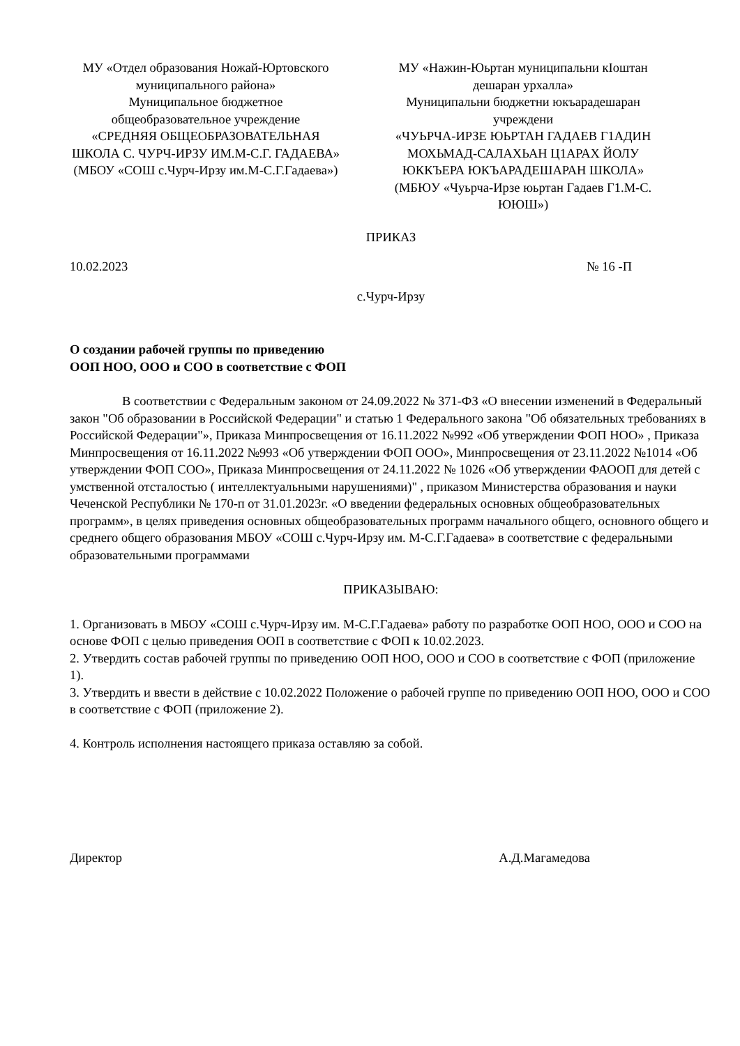МУ «Отдел образования Ножай-Юртовского муниципального района»
Муниципальное бюджетное общеобразовательное учреждение
«СРЕДНЯЯ ОБЩЕОБРАЗОВАТЕЛЬНАЯ ШКОЛА С. ЧУРЧ-ИРЗУ ИМ.М-С.Г. ГАДАЕВА»
(МБОУ «СОШ с.Чурч-Ирзу им.М-С.Г.Гадаева»)
МУ «Нажин-Юьртан муниципальни кIоштан дешаран урхалла»
Муниципальни бюджетни юкъарадешаран учреждени
«ЧУЬРЧА-ИРЗЕ ЮЬРТАН ГАДАЕВ Г1АДИН МОХЬМАД-САЛАХЬАН Ц1АРАХ ЙОЛУ ЮККЪЕРА ЮКЪАРАДЕШАРАН ШКОЛА»
(МБЮУ «Чуьрча-Ирзе юьртан Гадаев Г1.М-С. ЮЮШ»)
ПРИКАЗ
10.02.2023 № 16 -П
с.Чурч-Ирзу
О создании рабочей группы по приведению
ООП НОО, ООО и СОО в соответствие с ФОП
В соответствии с Федеральным законом от 24.09.2022 № 371-ФЗ «О внесении изменений в Федеральный закон "Об образовании в Российской Федерации" и статью 1 Федерального закона "Об обязательных требованиях в Российской Федерации"», Приказа Минпросвещения от 16.11.2022 №992 «Об утверждении ФОП НОО» , Приказа Минпросвещения от 16.11.2022 №993 «Об утверждении ФОП ООО», Минпросвещения от 23.11.2022 №1014 «Об утверждении ФОП СОО», Приказа Минпросвещения от 24.11.2022 № 1026 «Об утверждении ФАООП для детей с умственной отсталостью ( интеллектуальными нарушениями)" , приказом Министерства образования и науки Чеченской Республики № 170-п от 31.01.2023г. «О введении федеральных основных общеобразовательных программ», в целях приведения основных общеобразовательных программ начального общего, основного общего и среднего общего образования МБОУ «СОШ с.Чурч-Ирзу им. М-С.Г.Гадаева» в соответствие с федеральными образовательными программами
ПРИКАЗЫВАЮ:
1. Организовать в МБОУ «СОШ с.Чурч-Ирзу им. М-С.Г.Гадаева» работу по разработке ООП НОО, ООО и СОО на основе ФОП с целью приведения ООП в соответствие с ФОП к 10.02.2023.
2. Утвердить состав рабочей группы по приведению ООП НОО, ООО и СОО в соответствие с ФОП (приложение 1).
3. Утвердить и ввести в действие с 10.02.2022 Положение о рабочей группе по приведению ООП НОО, ООО и СОО в соответствие с ФОП (приложение 2).
4. Контроль исполнения настоящего приказа оставляю за собой.
Директор А.Д.Магамедова